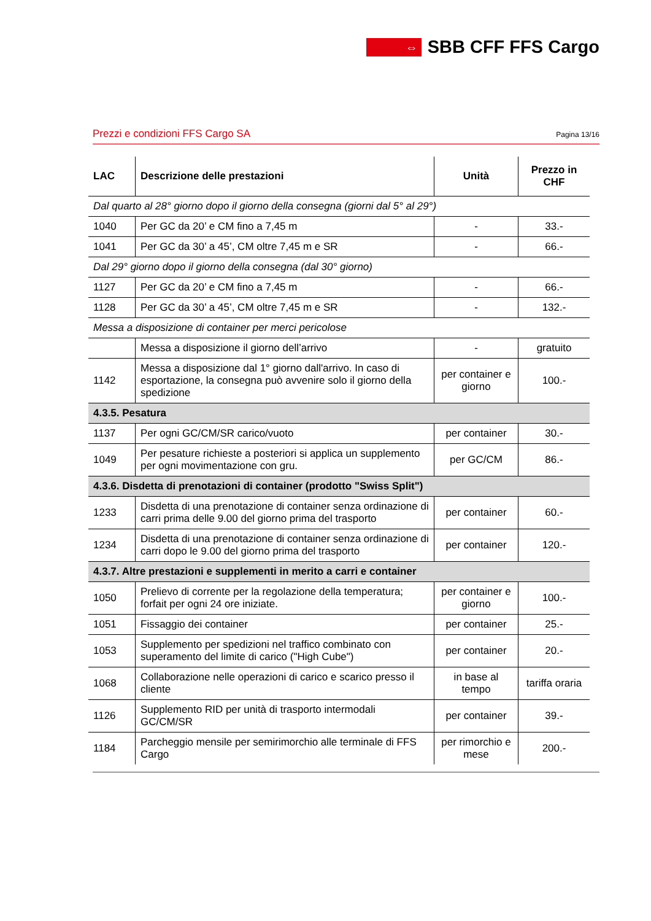⇔
SBB CFF FFS Cargo
Prezzi e condizioni FFS Cargo SA Pagina 13/16
| LAC | Descrizione delle prestazioni | Unità | Prezzo in CHF |
| --- | --- | --- | --- |
| Dal quarto al 28° giorno dopo il giorno della consegna (giorni dal 5° al 29°) | | | |
| 1040 | Per GC da 20’ e CM fino a 7,45 m | - | 33.- |
| 1041 | Per GC da 30’ a 45’, CM oltre 7,45 m e SR | - | 66.- |
| Dal 29° giorno dopo il giorno della consegna (dal 30° giorno) | | | |
| 1127 | Per GC da 20’ e CM fino a 7,45 m | - | 66.- |
| 1128 | Per GC da 30’ a 45’, CM oltre 7,45 m e SR | - | 132.- |
| Messa a disposizione di container per merci pericolose | | | |
| | Messa a disposizione il giorno dell’arrivo | - | gratuito |
| 1142 | Messa a disposizione dal 1° giorno dall'arrivo. In caso di esportazione, la consegna può avvenire solo il giorno della spedizione | per container e giorno | 100.- |
| 4.3.5. Pesatura | | | |
| 1137 | Per ogni GC/CM/SR carico/vuoto | per container | 30.- |
| 1049 | Per pesature richieste a posteriori si applica un supplemento per ogni movimentazione con gru. | per GC/CM | 86.- |
| 4.3.6. Disdetta di prenotazioni di container (prodotto "Swiss Split") | | | |
| 1233 | Disdetta di una prenotazione di container senza ordinazione di carri prima delle 9.00 del giorno prima del trasporto | per container | 60.- |
| 1234 | Disdetta di una prenotazione di container senza ordinazione di carri dopo le 9.00 del giorno prima del trasporto | per container | 120.- |
| 4.3.7. Altre prestazioni e supplementi in merito a carri e container | | | |
| 1050 | Prelievo di corrente per la regolazione della temperatura; forfait per ogni 24 ore iniziate. | per container e giorno | 100.- |
| 1051 | Fissaggio dei container | per container | 25.- |
| 1053 | Supplemento per spedizioni nel traffico combinato con superamento del limite di carico ("High Cube") | per container | 20.- |
| 1068 | Collaborazione nelle operazioni di carico e scarico presso il cliente | in base al tempo | tariffa oraria |
| 1126 | Supplemento RID per unità di trasporto intermodali GC/CM/SR | per container | 39.- |
| 1184 | Parcheggio mensile per semirimorchio alle terminale di FFS Cargo | per rimorchio e mese | 200.- |